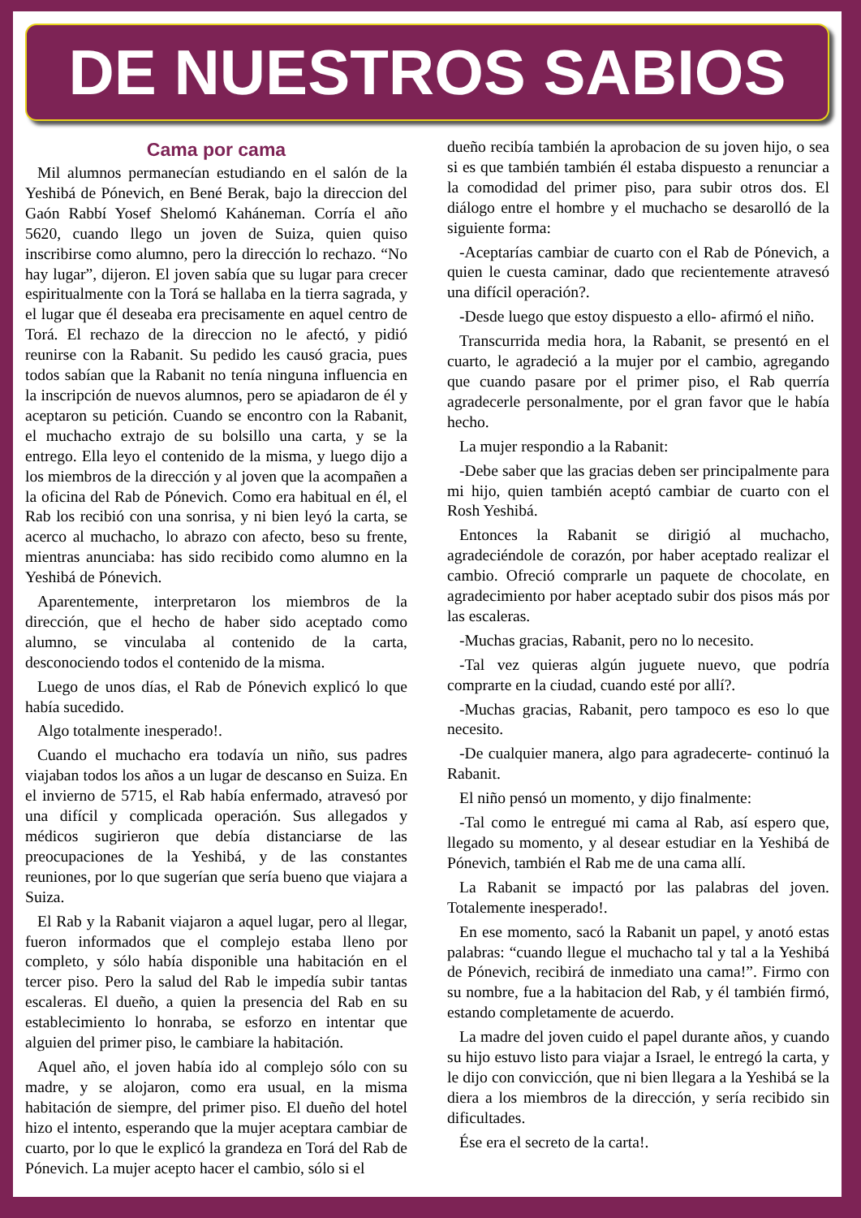DE NUESTROS SABIOS
Cama por cama
Mil alumnos permanecían estudiando en el salón de la Yeshibá de Pónevich, en Bené Berak, bajo la direccion del Gaón Rabbí Yosef Shelomó Kaháneman. Corría el año 5620, cuando llego un joven de Suiza, quien quiso inscribirse como alumno, pero la dirección lo rechazo. “No hay lugar”, dijeron. El joven sabía que su lugar para crecer espiritualmente con la Torá se hallaba en la tierra sagrada, y el lugar que él deseaba era precisamente en aquel centro de Torá. El rechazo de la direccion no le afectó, y pidió reunirse con la Rabanit. Su pedido les causó gracia, pues todos sabían que la Rabanit no tenía ninguna influencia en la inscripción de nuevos alumnos, pero se apiadaron de él y aceptaron su petición. Cuando se encontro con la Rabanit, el muchacho extrajo de su bolsillo una carta, y se la entrego. Ella leyo el contenido de la misma, y luego dijo a los miembros de la dirección y al joven que la acompañen a la oficina del Rab de Pónevich. Como era habitual en él, el Rab los recibió con una sonrisa, y ni bien leyó la carta, se acerco al muchacho, lo abrazo con afecto, beso su frente, mientras anunciaba: has sido recibido como alumno en la Yeshibá de Pónevich.
Aparentemente, interpretaron los miembros de la dirección, que el hecho de haber sido aceptado como alumno, se vinculaba al contenido de la carta, desconociendo todos el contenido de la misma.
Luego de unos días, el Rab de Pónevich explicó lo que había sucedido.
Algo totalmente inesperado!.
Cuando el muchacho era todavía un niño, sus padres viajaban todos los años a un lugar de descanso en Suiza. En el invierno de 5715, el Rab había enfermado, atravesó por una difícil y complicada operación. Sus allegados y médicos sugirieron que debía distanciarse de las preocupaciones de la Yeshibá, y de las constantes reuniones, por lo que sugerían que sería bueno que viajara a Suiza.
El Rab y la Rabanit viajaron a aquel lugar, pero al llegar, fueron informados que el complejo estaba lleno por completo, y sólo había disponible una habitación en el tercer piso. Pero la salud del Rab le impedía subir tantas escaleras. El dueño, a quien la presencia del Rab en su establecimiento lo honraba, se esforzo en intentar que alguien del primer piso, le cambiare la habitación.
Aquel año, el joven había ido al complejo sólo con su madre, y se alojaron, como era usual, en la misma habitación de siempre, del primer piso. El dueño del hotel hizo el intento, esperando que la mujer aceptara cambiar de cuarto, por lo que le explicó la grandeza en Torá del Rab de Pónevich. La mujer acepto hacer el cambio, sólo si el
dueño recibía también la aprobacion de su joven hijo, o sea si es que también también él estaba dispuesto a renunciar a la comodidad del primer piso, para subir otros dos. El diálogo entre el hombre y el muchacho se desarolló de la siguiente forma:
-Aceptarías cambiar de cuarto con el Rab de Pónevich, a quien le cuesta caminar, dado que recientemente atravesó una difícil operación?.
-Desde luego que estoy dispuesto a ello- afirmó el niño.
Transcurrida media hora, la Rabanit, se presentó en el cuarto, le agradeció a la mujer por el cambio, agregando que cuando pasare por el primer piso, el Rab querría agradecerle personalmente, por el gran favor que le había hecho.
La mujer respondio a la Rabanit:
-Debe saber que las gracias deben ser principalmente para mi hijo, quien también aceptó cambiar de cuarto con el Rosh Yeshibá.
Entonces la Rabanit se dirigió al muchacho, agradeciéndole de corazón, por haber aceptado realizar el cambio. Ofreció comprarle un paquete de chocolate, en agradecimiento por haber aceptado subir dos pisos más por las escaleras.
-Muchas gracias, Rabanit, pero no lo necesito.
-Tal vez quieras algún juguete nuevo, que podría comprarte en la ciudad, cuando esté por allí?.
-Muchas gracias, Rabanit, pero tampoco es eso lo que necesito.
-De cualquier manera, algo para agradecerte- continuó la Rabanit.
El niño pensó un momento, y dijo finalmente:
-Tal como le entregué mi cama al Rab, así espero que, llegado su momento, y al desear estudiar en la Yeshibá de Pónevich, también el Rab me de una cama allí.
La Rabanit se impactó por las palabras del joven. Totalemente inesperado!.
En ese momento, sacó la Rabanit un papel, y anotó estas palabras: “cuando llegue el muchacho tal y tal a la Yeshibá de Pónevich, recibirá de inmediato una cama!”. Firmo con su nombre, fue a la habitacion del Rab, y él también firmó, estando completamente de acuerdo.
La madre del joven cuido el papel durante años, y cuando su hijo estuvo listo para viajar a Israel, le entregó la carta, y le dijo con convicción, que ni bien llegara a la Yeshibá se la diera a los miembros de la dirección, y sería recibido sin dificultades.
Ése era el secreto de la carta!.